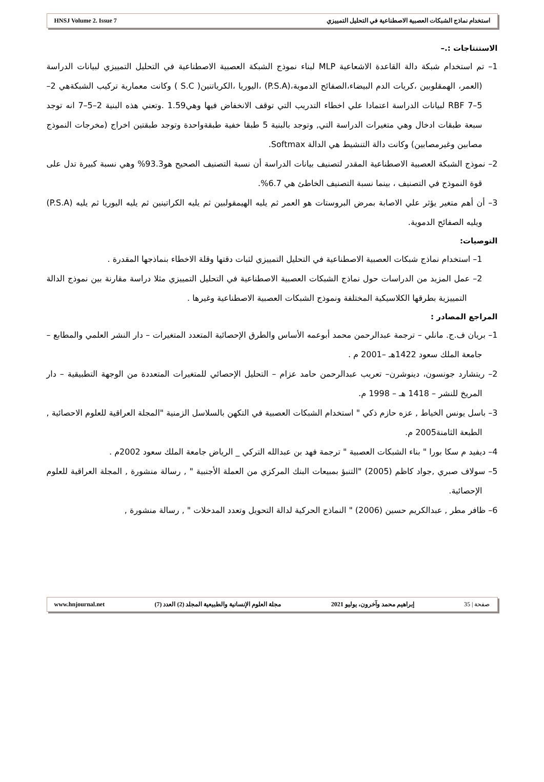HNSJ Volume 2. Issue 7 استخدام نماذج الشبكات العصبية الاصطناعية في التحليل التمييزي
الاستنتاجات :.–
1– تم استخدام شبكة دالة القاعدة الاشعاعية MLP لبناء نموذج الشبكة العصبية الاصطناعية في التحليل التمييزي لبيانات الدراسة (العمر، الهمقلوبين ،كريات الدم البيضاء،الصفائح الدموية،(P.S.A) ،اليوريا ،الكرياتنين( S.C ) وكانت معمارية تركيب الشبكةهي 2–5–7 RBF لبيانات الدراسة اعتمادا علي اخطاء التدريب التي توقف الانخفاض فيها وهي1.59 .وتعني هذه البنية 2–5–7 انه توجد سبعة طبقات ادخال وهي متغيرات الدراسة التي, وتوجد بالبنية 5 طبقا خفية طبقةواحدة وتوجد طبقتين اخراج (مخرجات النموذج مصابين وغيرمصابين) وكانت دالة التنشيط هي الدالة Softmax.
2– نموذج الشبكة العصبية الاصطناعية المقدر لتصنيف بيانات الدراسة أن نسبة التصنيف الصحيح هو93.3% وهي نسبة كبيرة تدل على قوة النموذج في التصنيف ، بينما نسبة التصنيف الخاطئ هي 6.7%.
3– أن أهم متغير يؤثر علي الاصابة بمرض البروستات هو العمر ثم يليه الهيمقولبين ثم يليه الكراتينين ثم يليه اليوريا ثم يليه (P.S.A) ويليه الصفائح الدموية.
التوصيات:
1– استخدام نماذج شبكات العصبية الاصطناعية في التحليل التمييزي لثبات دقتها وقلة الاخطاء بنماذجها المقدرة .
2– عمل المزيد من الدراسات حول نماذج الشبكات العصبية الاصطناعية في التحليل التمييزي مثلا دراسة مقارنة بين نموذج الدالة التمييزية بطرقها الكلاسيكية المختلفة ونموذج الشبكات العصبية الاصطناعية وغيرها .
المراجع المصادر :
1– بريان ف.ج. مانلي – ترجمة عبدالرحمن محمد أبوعمه الأساس والطرق الإحصائية المتعدد المتغيرات – دار النشر العلمي والمطابع – جامعة الملك سعود 1422هـ –2001 م .
2– ريتشارد جونسون، دينوشرن– تعريب عبدالرحمن حامد عزام – التحليل الإحصائي للمتغيرات المتعددة من الوجهة التطبيقية – دار المريخ للنشر – 1418 هـ – 1998 م.
3– باسل يونس الخياط , عزه حازم ذكي " استخدام الشبكات العصبية في التكهن بالسلاسل الزمنية "المجلة العراقية للعلوم الاحصائية , الطبعة الثامنة2005 م.
4– ديفيد م سكا بورا " بناء الشبكات العصبية " ترجمة فهد بن عبدالله التركي _ الرياض جامعة الملك سعود 2002م .
5– سولاف صبري ,جواد كاظم (2005) "التنبؤ بمبيعات البنك المركزي من العملة الأجنبية " , رسالة منشورة , المجلة العراقية للعلوم الإحصائية.
6– ظافر مطر , عبدالكريم حسين (2006) " النماذج الحركية لدالة التحويل وتعدد المدخلات " , رسالة منشورة ,
www.hnjournal.net مجلة العلوم الإنسانية والطبيعية المجلد (2) العدد (7) إبراهيم محمد وآخرون، يوليو 2021 صفحة | 35